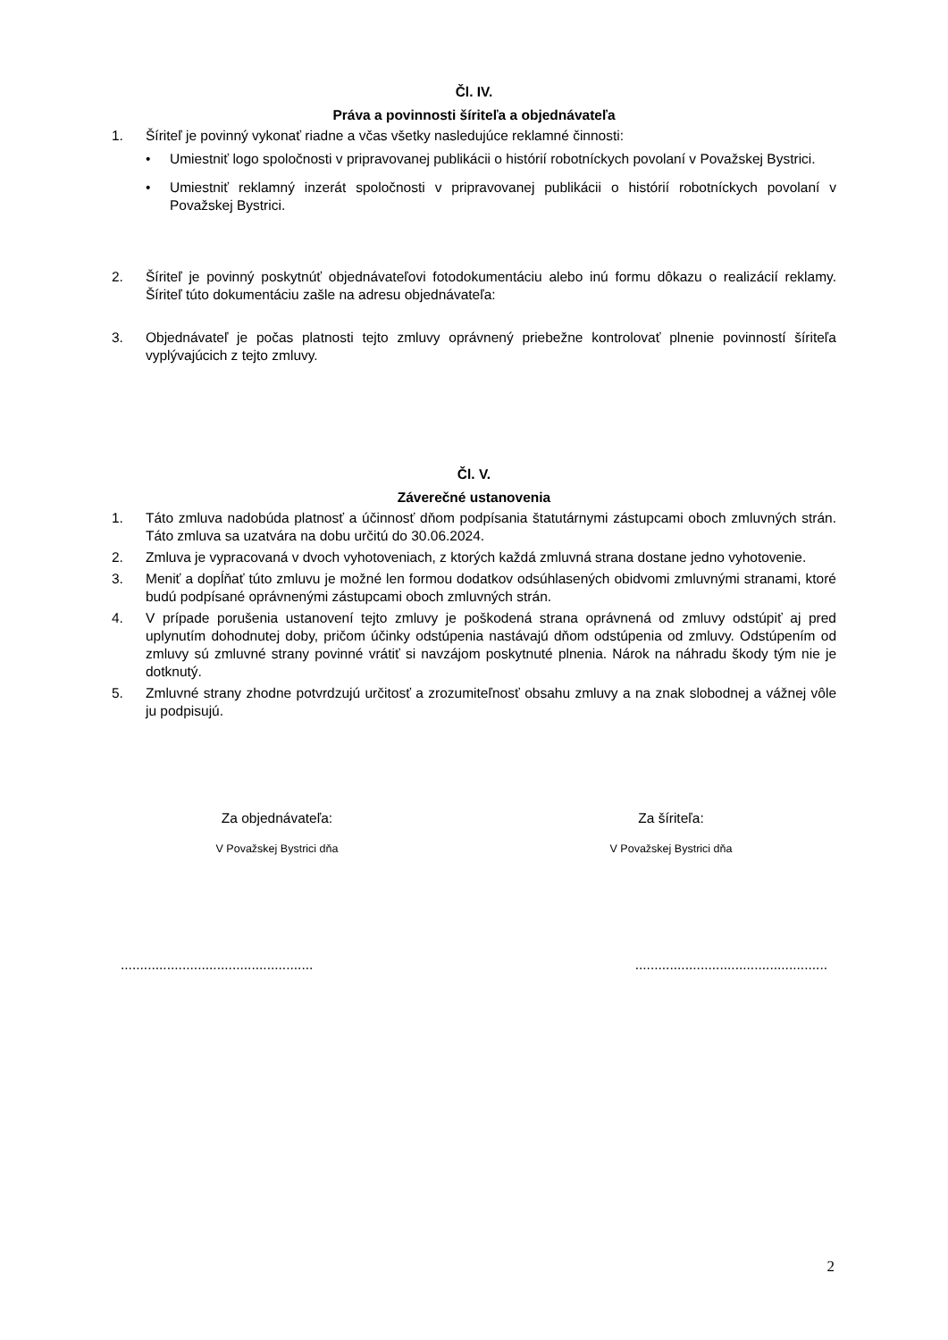Čl. IV.
Práva a povinnosti šíriteľa a objednávateľa
1. Šíriteľ je povinný vykonať riadne a včas všetky nasledujúce reklamné činnosti:
• Umiestniť logo spoločnosti v pripravovanej publikácii o histórií robotníckych povolaní v Považskej Bystrici.
• Umiestniť reklamný inzerát spoločnosti v pripravovanej publikácii o histórií robotníckych povolaní v Považskej Bystrici.
2. Šíriteľ je povinný poskytnúť objednávateľovi fotodokumentáciu alebo inú formu dôkazu o realizácií reklamy. Šíriteľ túto dokumentáciu zašle na adresu objednávateľa:
3. Objednávateľ je počas platnosti tejto zmluvy oprávnený priebežne kontrolovať plnenie povinností šíriteľa vyplývajúcich z tejto zmluvy.
Čl. V.
Záverečné ustanovenia
1. Táto zmluva nadobúda platnosť a účinnosť dňom podpísania štatutárnymi zástupcami oboch zmluvných strán. Táto zmluva sa uzatvára na dobu určitú do 30.06.2024.
2. Zmluva je vypracovaná v dvoch vyhotoveniach, z ktorých každá zmluvná strana dostane jedno vyhotovenie.
3. Meniť a dopĺňať túto zmluvu je možné len formou dodatkov odsúhlasených obidvomi zmluvnými stranami, ktoré budú podpísané oprávnenými zástupcami oboch zmluvných strán.
4. V prípade porušenia ustanovení tejto zmluvy je poškodená strana oprávnená od zmluvy odstúpiť aj pred uplynutím dohodnutej doby, pričom účinky odstúpenia nastávajú dňom odstúpenia od zmluvy. Odstúpením od zmluvy sú zmluvné strany povinné vrátiť si navzájom poskytnuté plnenia. Nárok na náhradu škody tým nie je dotknutý.
5. Zmluvné strany zhodne potvrdzujú určitosť a zrozumiteľnosť obsahu zmluvy a na znak slobodnej a vážnej vôle ju podpisujú.
Za objednávateľa:
V Považskej Bystrici dňa
Za šíriteľa:
V Považskej Bystrici dňa
.................................................. ..................................................
2